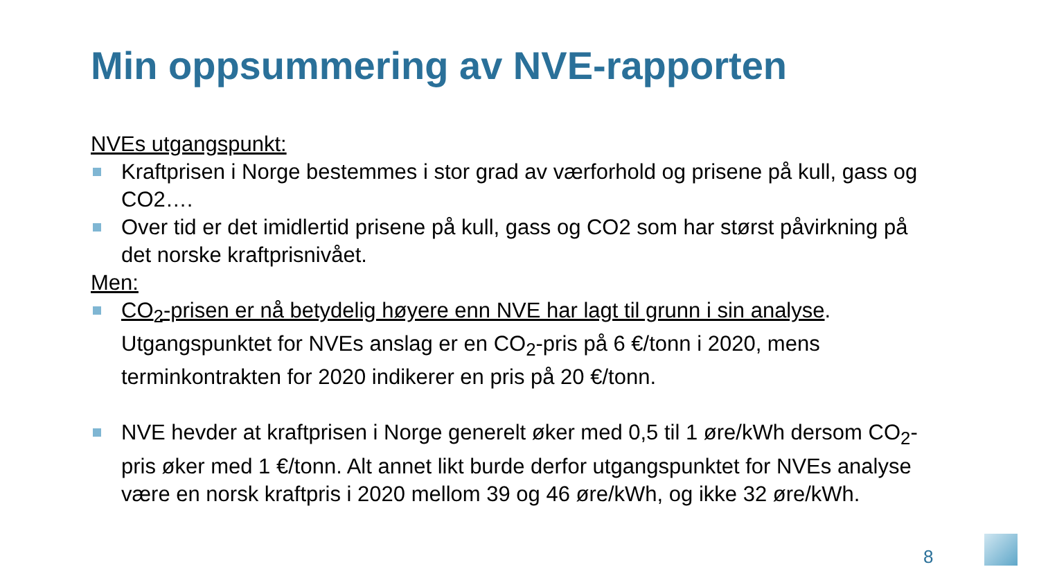Min oppsummering av NVE-rapporten
NVEs utgangspunkt:
Kraftprisen i Norge bestemmes i stor grad av værforhold og prisene på kull, gass og CO2….
Over tid er det imidlertid prisene på kull, gass og CO2 som har størst påvirkning på det norske kraftprisnivået.
Men:
CO<sub>2</sub>-prisen er nå betydelig høyere enn NVE har lagt til grunn i sin analyse. Utgangspunktet for NVEs anslag er en CO<sub>2</sub>-pris på 6 €/tonn i 2020, mens terminkontrakten for 2020 indikerer en pris på 20 €/tonn.
NVE hevder at kraftprisen i Norge generelt øker med 0,5 til 1 øre/kWh dersom CO<sub>2</sub>-pris øker med 1 €/tonn. Alt annet likt burde derfor utgangspunktet for NVEs analyse være en norsk kraftpris i 2020 mellom 39 og 46 øre/kWh, og ikke 32 øre/kWh.
8